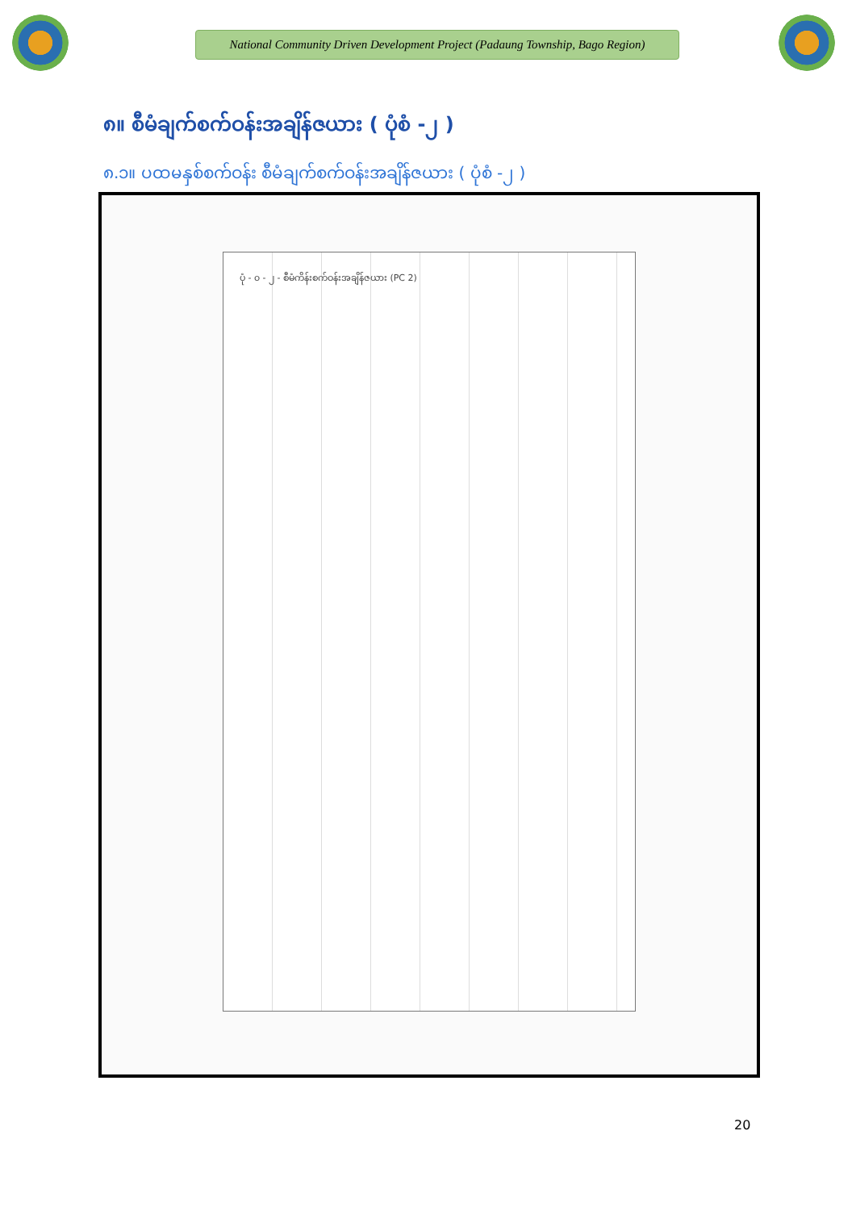National Community Driven Development Project (Padaung Township, Bago Region)
၈။ စီမံချက်စက်ဝန်းအချိန်ဇယား ( ပုံစံ -၂ )
၈.၁။ ပထမနှစ်စက်ဝန်း စီမံချက်စက်ဝန်းအချိန်ဇယား ( ပုံစံ -၂ )
ပုံ - ၀ - ၂ - စီမံကိန်းစက်ဝန်းအချိန်ဇယား (PC 2)
20